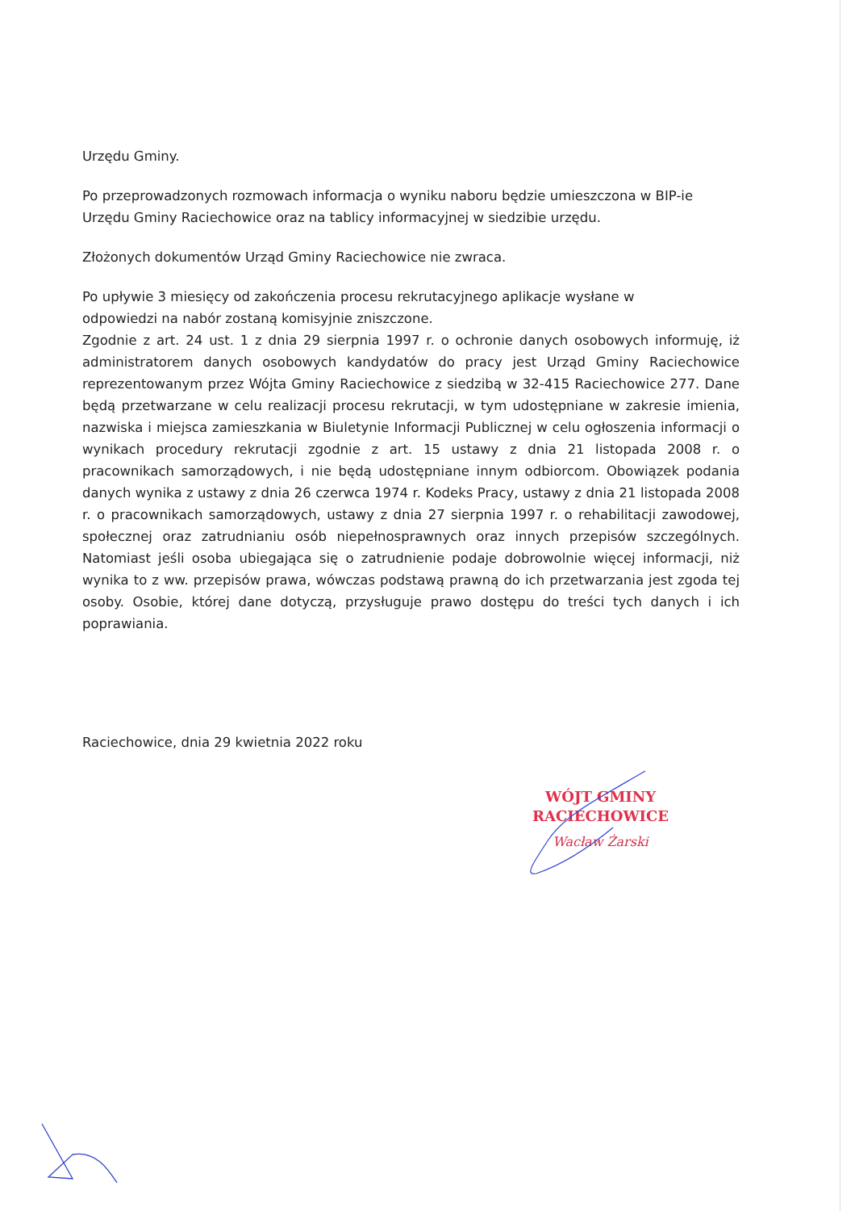Urzędu Gminy.
Po przeprowadzonych rozmowach informacja o wyniku naboru będzie umieszczona w BIP-ie Urzędu Gminy Raciechowice oraz na tablicy informacyjnej w siedzibie urzędu.
Złożonych dokumentów Urząd Gminy Raciechowice nie zwraca.
Po upływie 3 miesięcy od zakończenia procesu rekrutacyjnego aplikacje wysłane w
odpowiedzi na nabór zostaną komisyjnie zniszczone.
Zgodnie z art. 24 ust. 1 z dnia 29 sierpnia 1997 r. o ochronie danych osobowych informuję, iż administratorem danych osobowych kandydatów do pracy jest Urząd Gminy Raciechowice reprezentowanym przez Wójta Gminy Raciechowice z siedzibą w 32-415 Raciechowice 277. Dane będą przetwarzane w celu realizacji procesu rekrutacji, w tym udostępniane w zakresie imienia, nazwiska i miejsca zamieszkania w Biuletynie Informacji Publicznej w celu ogłoszenia informacji o wynikach procedury rekrutacji zgodnie z art. 15 ustawy z dnia 21 listopada 2008 r. o pracownikach samorządowych, i nie będą udostępniane innym odbiorcom. Obowiązek podania danych wynika z ustawy z dnia 26 czerwca 1974 r. Kodeks Pracy, ustawy z dnia 21 listopada 2008 r. o pracownikach samorządowych, ustawy z dnia 27 sierpnia 1997 r. o rehabilitacji zawodowej, społecznej oraz zatrudnianiu osób niepełnosprawnych oraz innych przepisów szczególnych. Natomiast jeśli osoba ubiegająca się o zatrudnienie podaje dobrowolnie więcej informacji, niż wynika to z ww. przepisów prawa, wówczas podstawą prawną do ich przetwarzania jest zgoda tej osoby. Osobie, której dane dotyczą, przysługuje prawo dostępu do treści tych danych i ich poprawiania.
Raciechowice, dnia 29 kwietnia 2022 roku
WÓJT GMINY
RACIECHOWICE
Wacław Żarski